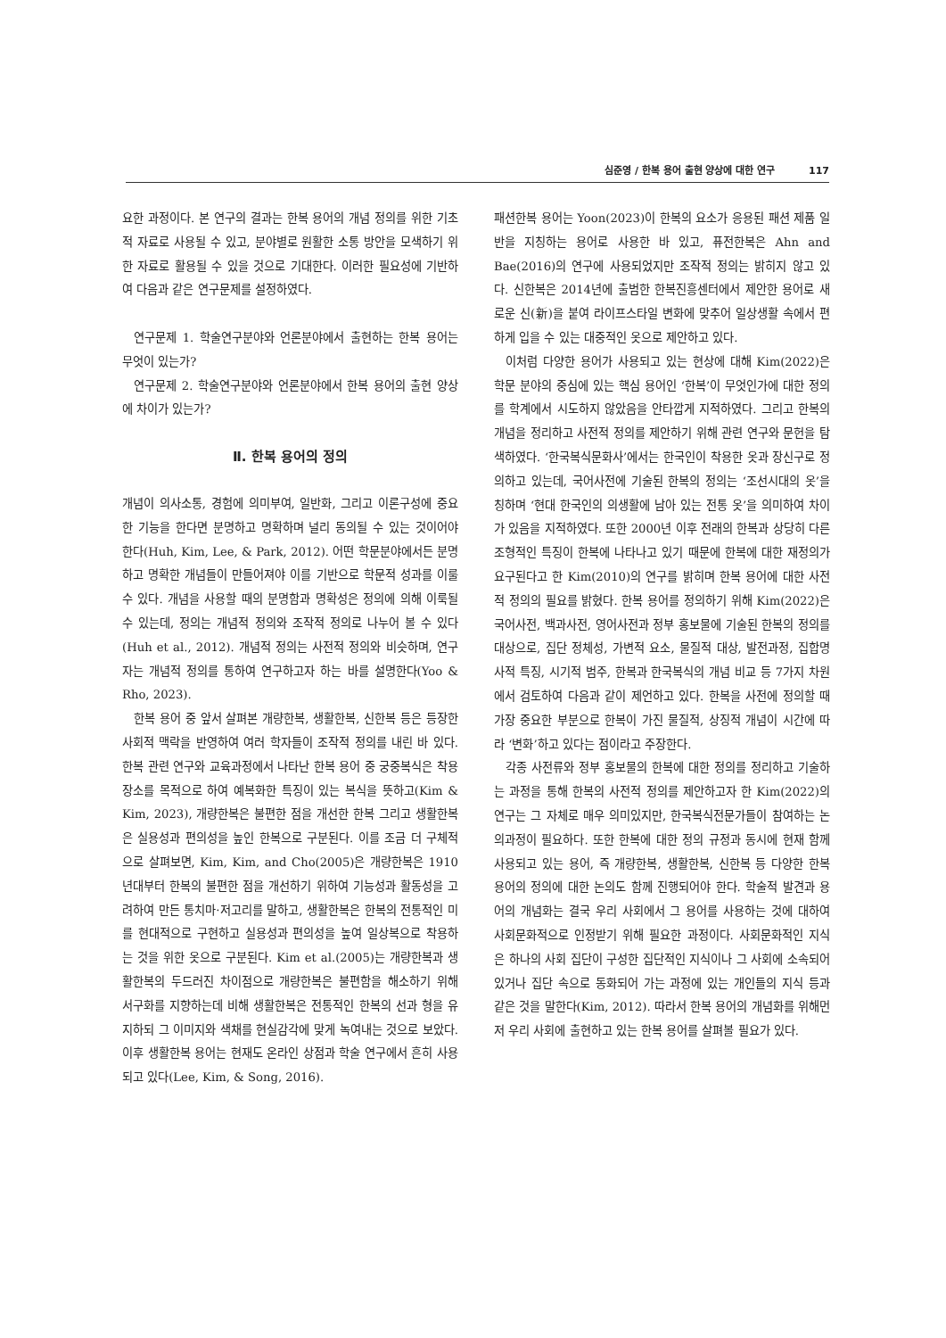심준영 / 한복 용어 출현 양상에 대한 연구 117
요한 과정이다. 본 연구의 결과는 한복 용어의 개념 정의를 위한 기초적 자료로 사용될 수 있고, 분야별로 원활한 소통 방안을 모색하기 위한 자료로 활용될 수 있을 것으로 기대한다. 이러한 필요성에 기반하여 다음과 같은 연구문제를 설정하였다.
연구문제 1. 학술연구분야와 언론분야에서 출현하는 한복 용어는 무엇이 있는가?
연구문제 2. 학술연구분야와 언론분야에서 한복 용어의 출현 양상에 차이가 있는가?
Ⅱ. 한복 용어의 정의
개념이 의사소통, 경험에 의미부여, 일반화, 그리고 이론구성에 중요한 기능을 한다면 분명하고 명확하며 널리 동의될 수 있는 것이어야 한다(Huh, Kim, Lee, & Park, 2012). 어떤 학문분야에서든 분명하고 명확한 개념들이 만들어져야 이를 기반으로 학문적 성과를 이룰 수 있다. 개념을 사용할 때의 분명함과 명확성은 정의에 의해 이룩될 수 있는데, 정의는 개념적 정의와 조작적 정의로 나누어 볼 수 있다(Huh et al., 2012). 개념적 정의는 사전적 정의와 비슷하며, 연구자는 개념적 정의를 통하여 연구하고자 하는 바를 설명한다(Yoo & Rho, 2023).
한복 용어 중 앞서 살펴본 개량한복, 생활한복, 신한복 등은 등장한 사회적 맥락을 반영하여 여러 학자들이 조작적 정의를 내린 바 있다. 한복 관련 연구와 교육과정에서 나타난 한복 용어 중 궁중복식은 착용 장소를 목적으로 하여 예복화한 특징이 있는 복식을 뜻하고(Kim & Kim, 2023), 개량한복은 불편한 점을 개선한 한복 그리고 생활한복은 실용성과 편의성을 높인 한복으로 구분된다. 이를 조금 더 구체적으로 살펴보면, Kim, Kim, and Cho(2005)은 개량한복은 1910년대부터 한복의 불편한 점을 개선하기 위하여 기능성과 활동성을 고려하여 만든 통치마·저고리를 말하고, 생활한복은 한복의 전통적인 미를 현대적으로 구현하고 실용성과 편의성을 높여 일상복으로 착용하는 것을 위한 옷으로 구분된다. Kim et al.(2005)는 개량한복과 생활한복의 두드러진 차이점으로 개량한복은 불편함을 해소하기 위해 서구화를 지향하는데 비해 생활한복은 전통적인 한복의 선과 형을 유지하되 그 이미지와 색채를 현실감각에 맞게 녹여내는 것으로 보았다. 이후 생활한복 용어는 현재도 온라인 상점과 학술 연구에서 흔히 사용되고 있다(Lee, Kim, & Song, 2016).
패션한복 용어는 Yoon(2023)이 한복의 요소가 응용된 패션 제품 일반을 지칭하는 용어로 사용한 바 있고, 퓨전한복은 Ahn and Bae(2016)의 연구에 사용되었지만 조작적 정의는 밝히지 않고 있다. 신한복은 2014년에 출범한 한복진흥센터에서 제안한 용어로 새로운 신(新)을 붙여 라이프스타일 변화에 맞추어 일상생활 속에서 편하게 입을 수 있는 대중적인 옷으로 제안하고 있다.
이처럼 다양한 용어가 사용되고 있는 현상에 대해 Kim(2022)은 학문 분야의 중심에 있는 핵심 용어인 ‘한복’이 무엇인가에 대한 정의를 학계에서 시도하지 않았음을 안타깝게 지적하였다. 그리고 한복의 개념을 정리하고 사전적 정의를 제안하기 위해 관련 연구와 문헌을 탐색하였다. ‘한국복식문화사’에서는 한국인이 착용한 옷과 장신구로 정의하고 있는데, 국어사전에 기술된 한복의 정의는 ‘조선시대의 옷’을 칭하며 ‘현대 한국인의 의생활에 남아 있는 전통 옷’을 의미하여 차이가 있음을 지적하였다. 또한 2000년 이후 전래의 한복과 상당히 다른 조형적인 특징이 한복에 나타나고 있기 때문에 한복에 대한 재정의가 요구된다고 한 Kim(2010)의 연구를 밝히며 한복 용어에 대한 사전적 정의의 필요를 밝혔다. 한복 용어를 정의하기 위해 Kim(2022)은 국어사전, 백과사전, 영어사전과 정부 홍보물에 기술된 한복의 정의를 대상으로, 집단 정체성, 가변적 요소, 물질적 대상, 발전과정, 집합명사적 특징, 시기적 범주, 한복과 한국복식의 개념 비교 등 7가지 차원에서 검토하여 다음과 같이 제언하고 있다. 한복을 사전에 정의할 때 가장 중요한 부분으로 한복이 가진 물질적, 상징적 개념이 시간에 따라 ‘변화’하고 있다는 점이라고 주장한다.
각종 사전류와 정부 홍보물의 한복에 대한 정의를 정리하고 기술하는 과정을 통해 한복의 사전적 정의를 제안하고자 한 Kim(2022)의 연구는 그 자체로 매우 의미있지만, 한국복식전문가들이 참여하는 논의과정이 필요하다. 또한 한복에 대한 정의 규정과 동시에 현재 함께 사용되고 있는 용어, 즉 개량한복, 생활한복, 신한복 등 다양한 한복 용어의 정의에 대한 논의도 함께 진행되어야 한다. 학술적 발견과 용어의 개념화는 결국 우리 사회에서 그 용어를 사용하는 것에 대하여 사회문화적으로 인정받기 위해 필요한 과정이다. 사회문화적인 지식은 하나의 사회 집단이 구성한 집단적인 지식이나 그 사회에 소속되어 있거나 집단 속으로 동화되어 가는 과정에 있는 개인들의 지식 등과 같은 것을 말한다(Kim, 2012). 따라서 한복 용어의 개념화를 위해먼저 우리 사회에 출현하고 있는 한복 용어를 살펴볼 필요가 있다.